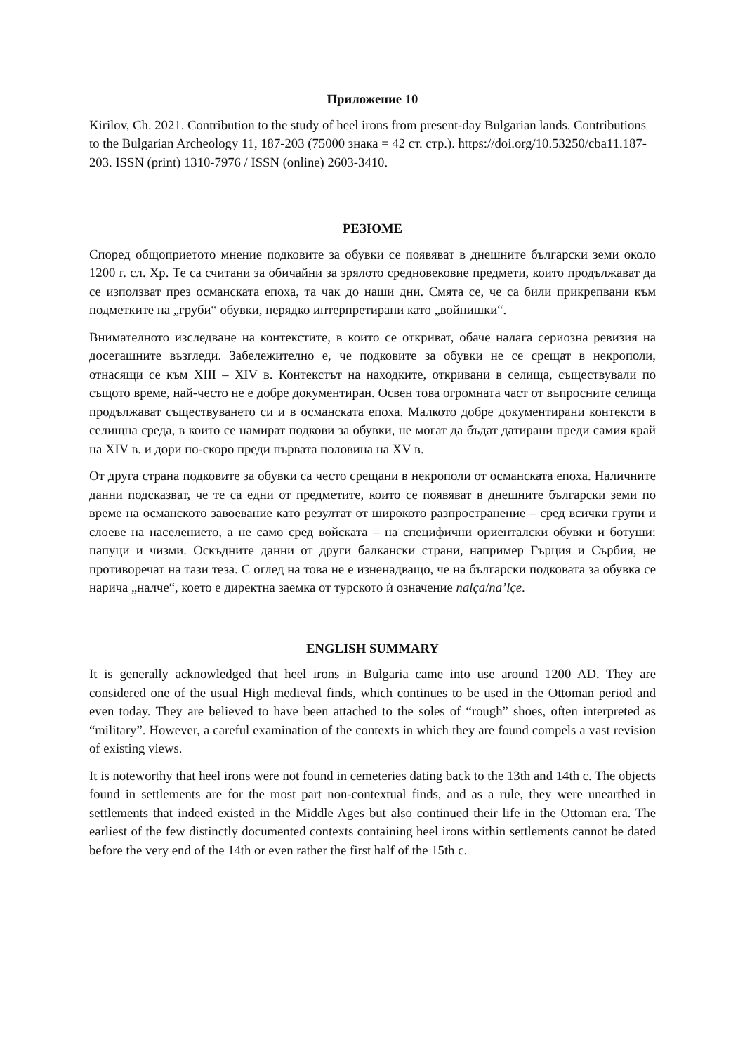Приложение 10
Kirilov, Ch. 2021. Contribution to the study of heel irons from present-day Bulgarian lands. Contributions to the Bulgarian Archeology 11, 187-203 (75000 знака = 42 ст. стр.). https://doi.org/10.53250/cba11.187-203. ISSN (print) 1310-7976 / ISSN (online) 2603-3410.
РЕЗЮМЕ
Според общоприетото мнение подковите за обувки се появяват в днешните български земи около 1200 г. сл. Хр. Те са считани за обичайни за зрялото средновековие предмети, които продължават да се използват през османската епоха, та чак до наши дни. Смята се, че са били прикрепвани към подметките на „груби“ обувки, нерядко интерпретирани като „войнишки“.
Внимателното изследване на контекстите, в които се откриват, обаче налага сериозна ревизия на досегашните възгледи. Забележително е, че подковите за обувки не се срещат в некрополи, отнасящи се към XIII – XIV в. Контекстът на находките, откривани в селища, съществували по същото време, най-често не е добре документиран. Освен това огромната част от въпросните селища продължават съществуването си и в османската епоха. Малкото добре документирани контексти в селищна среда, в които се намират подкови за обувки, не могат да бъдат датирани преди самия край на XIV в. и дори по-скоро преди първата половина на XV в.
От друга страна подковите за обувки са често срещани в некрополи от османската епоха. Наличните данни подсказват, че те са едни от предметите, които се появяват в днешните български земи по време на османското завоевание като резултат от широкото разпространение – сред всички групи и слоеве на населението, а не само сред войската – на специфични ориенталски обувки и ботуши: папуци и чизми. Оскъдните данни от други балкански страни, например Гърция и Сърбия, не противоречат на тази теза. С оглед на това не е изненадващо, че на български подковата за обувка се нарича „налче“, което е директна заемка от турското ѝ означение nalça/na’lçe.
ENGLISH SUMMARY
It is generally acknowledged that heel irons in Bulgaria came into use around 1200 AD. They are considered one of the usual High medieval finds, which continues to be used in the Ottoman period and even today. They are believed to have been attached to the soles of “rough” shoes, often interpreted as “military”. However, a careful examination of the contexts in which they are found compels a vast revision of existing views.
It is noteworthy that heel irons were not found in cemeteries dating back to the 13th and 14th c. The objects found in settlements are for the most part non-contextual finds, and as a rule, they were unearthed in settlements that indeed existed in the Middle Ages but also continued their life in the Ottoman era. The earliest of the few distinctly documented contexts containing heel irons within settlements cannot be dated before the very end of the 14th or even rather the first half of the 15th c.